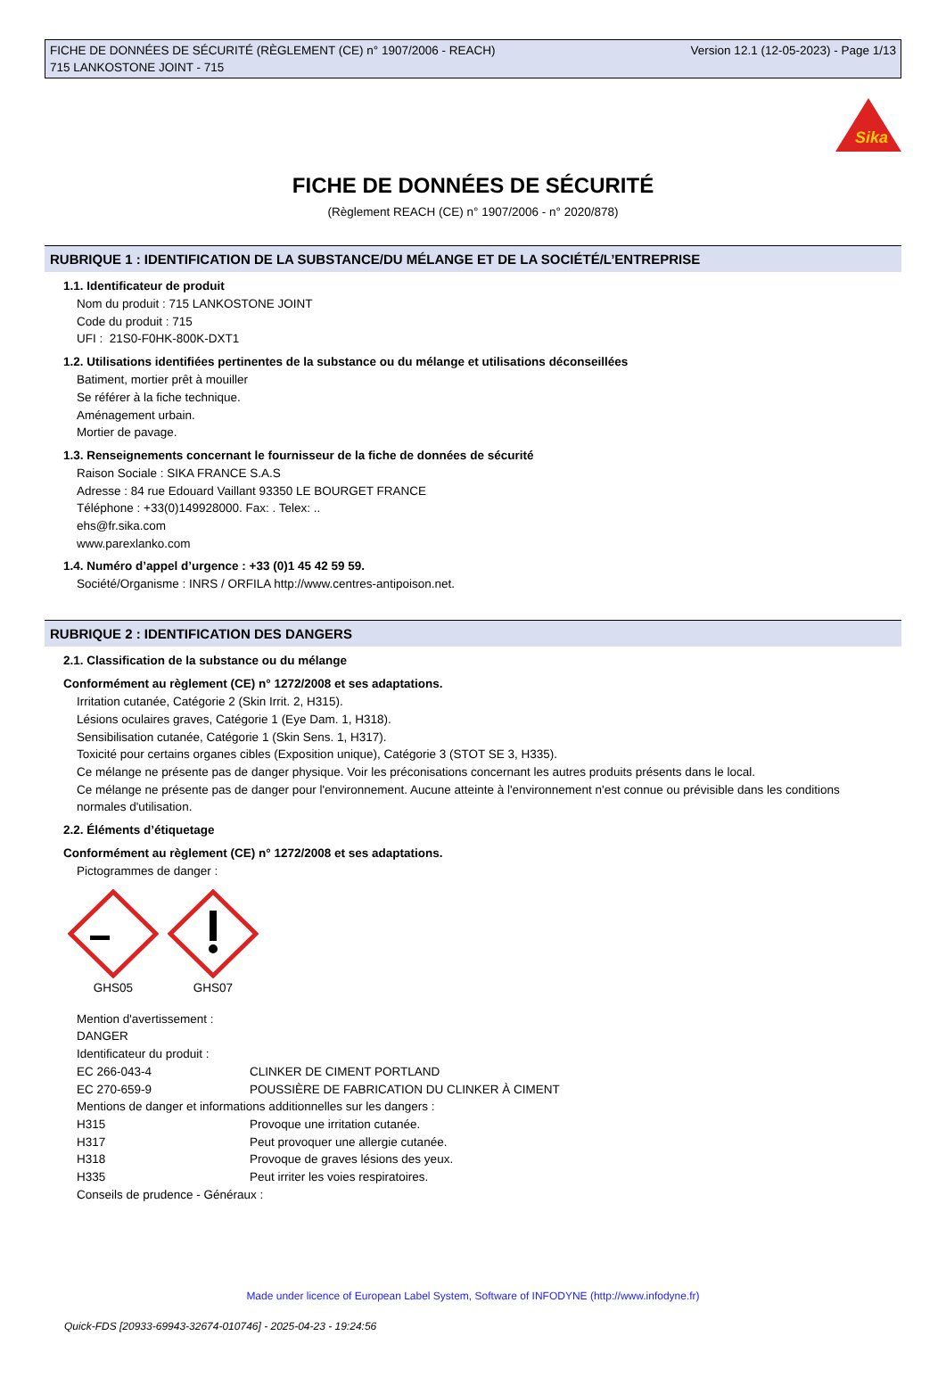FICHE DE DONNÉES DE SÉCURITÉ (RÈGLEMENT (CE) n° 1907/2006 - REACH)
715 LANKOSTONE JOINT - 715
Version 12.1 (12-05-2023) - Page 1/13
Sika
FICHE DE DONNÉES DE SÉCURITÉ
(Règlement REACH (CE) n° 1907/2006 - n° 2020/878)
RUBRIQUE 1 : IDENTIFICATION DE LA SUBSTANCE/DU MÉLANGE ET DE LA SOCIÉTÉ/L’ENTREPRISE
1.1. Identificateur de produit
Nom du produit : 715 LANKOSTONE JOINT
Code du produit : 715
UFI : 21S0-F0HK-800K-DXT1
1.2. Utilisations identifiées pertinentes de la substance ou du mélange et utilisations déconseillées
Batiment, mortier prêt à mouiller
Se référer à la fiche technique.
Aménagement urbain.
Mortier de pavage.
1.3. Renseignements concernant le fournisseur de la fiche de données de sécurité
Raison Sociale : SIKA FRANCE S.A.S
Adresse : 84 rue Edouard Vaillant 93350 LE BOURGET FRANCE
Téléphone : +33(0)149928000. Fax: . Telex: ..
ehs@fr.sika.com
www.parexlanko.com
1.4. Numéro d’appel d’urgence : +33 (0)1 45 42 59 59.
Société/Organisme : INRS / ORFILA http://www.centres-antipoison.net.
RUBRIQUE 2 : IDENTIFICATION DES DANGERS
2.1. Classification de la substance ou du mélange
Conformément au règlement (CE) n° 1272/2008 et ses adaptations.
Irritation cutanée, Catégorie 2 (Skin Irrit. 2, H315).
Lésions oculaires graves, Catégorie 1 (Eye Dam. 1, H318).
Sensibilisation cutanée, Catégorie 1 (Skin Sens. 1, H317).
Toxicité pour certains organes cibles (Exposition unique), Catégorie 3 (STOT SE 3, H335).
Ce mélange ne présente pas de danger physique. Voir les préconisations concernant les autres produits présents dans le local.
Ce mélange ne présente pas de danger pour l'environnement. Aucune atteinte à l'environnement n'est connue ou prévisible dans les conditions normales d'utilisation.
2.2. Éléments d’étiquetage
Conformément au règlement (CE) n° 1272/2008 et ses adaptations.
Pictogrammes de danger :
GHS05 GHS07
Mention d'avertissement :
DANGER
Identificateur du produit :
| EC 266-043-4 | CLINKER DE CIMENT PORTLAND |
| EC 270-659-9 | POUSSIÈRE DE FABRICATION DU CLINKER À CIMENT |
Mentions de danger et informations additionnelles sur les dangers :
| H315 | Provoque une irritation cutanée. |
| H317 | Peut provoquer une allergie cutanée. |
| H318 | Provoque de graves lésions des yeux. |
| H335 | Peut irriter les voies respiratoires. |
Conseils de prudence - Généraux :
Made under licence of European Label System, Software of INFODYNE (http://www.infodyne.fr)
Quick-FDS [20933-69943-32674-010746] - 2025-04-23 - 19:24:56